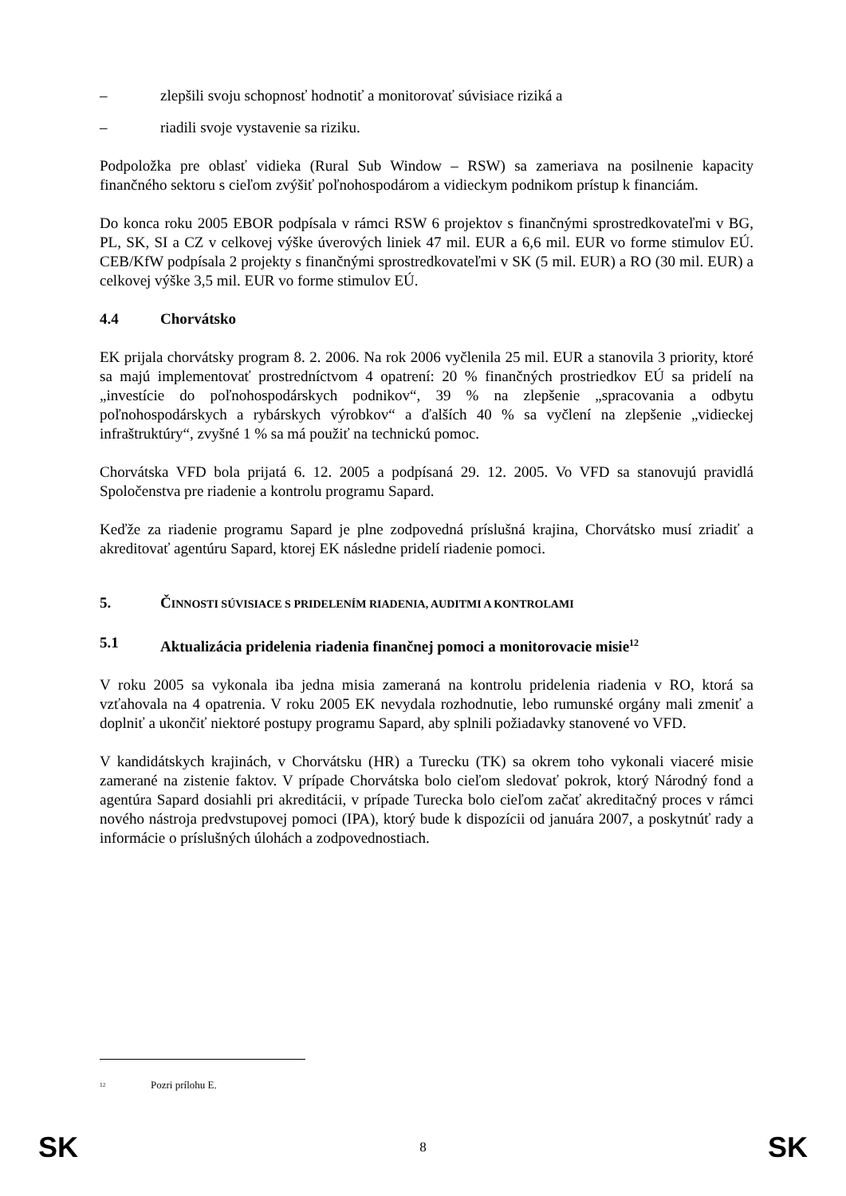– zlepšili svoju schopnosť hodnotiť a monitorovať súvisiace riziká a
– riadili svoje vystavenie sa riziku.
Podpoložka pre oblasť vidieka (Rural Sub Window – RSW) sa zameriava na posilnenie kapacity finančného sektoru s cieľom zvýšiť poľnohospodárom a vidieckym podnikom prístup k financiám.
Do konca roku 2005 EBOR podpísala v rámci RSW 6 projektov s finančnými sprostredkovateľmi v BG, PL, SK, SI a CZ v celkovej výške úverových liniek 47 mil. EUR a 6,6 mil. EUR vo forme stimulov EÚ. CEB/KfW podpísala 2 projekty s finančnými sprostredkovateľmi v SK (5 mil. EUR) a RO (30 mil. EUR) a celkovej výške 3,5 mil. EUR vo forme stimulov EÚ.
4.4 Chorvátsko
EK prijala chorvátsky program 8. 2. 2006. Na rok 2006 vyčlenila 25 mil. EUR a stanovila 3 priority, ktoré sa majú implementovať prostredníctvom 4 opatrení: 20 % finančných prostriedkov EÚ sa pridelí na „investície do poľnohospodárskych podnikov“, 39 % na zlepšenie „spracovania a odbytu poľnohospodárskych a rybárskych výrobkov“ a ďalších 40 % sa vyčlení na zlepšenie „vidieckej infraštruktúry“, zvyšné 1 % sa má použiť na technickú pomoc.
Chorvátska VFD bola prijatá 6. 12. 2005 a podpísaná 29. 12. 2005. Vo VFD sa stanovujú pravidlá Spoločenstva pre riadenie a kontrolu programu Sapard.
Keďže za riadenie programu Sapard je plne zodpovedná príslušná krajina, Chorvátsko musí zriadiť a akreditovať agentúru Sapard, ktorej EK následne pridelí riadenie pomoci.
5. ČINNOSTI SÚVISIACE S PRIDELENÍM RIADENIA, AUDITMI A KONTROLAMI
5.1 Aktualizácia pridelenia riadenia finančnej pomoci a monitorovacie misie<sup>12</sup>
V roku 2005 sa vykonala iba jedna misia zameraná na kontrolu pridelenia riadenia v RO, ktorá sa vzťahovala na 4 opatrenia. V roku 2005 EK nevydala rozhodnutie, lebo rumunské orgány mali zmeniť a doplniť a ukončiť niektoré postupy programu Sapard, aby splnili požiadavky stanovené vo VFD.
V kandidátskych krajinách, v Chorvátsku (HR) a Turecku (TK) sa okrem toho vykonali viaceré misie zamerané na zistenie faktov. V prípade Chorvátska bolo cieľom sledovať pokrok, ktorý Národný fond a agentúra Sapard dosiahli pri akreditácii, v prípade Turecka bolo cieľom začať akreditačný proces v rámci nového nástroja predvstupovej pomoci (IPA), ktorý bude k dispozícii od januára 2007, a poskytnúť rady a informácie o príslušných úlohách a zodpovednostiach.
<sup>12</sup> Pozri prílohu E.
SK 8 SK